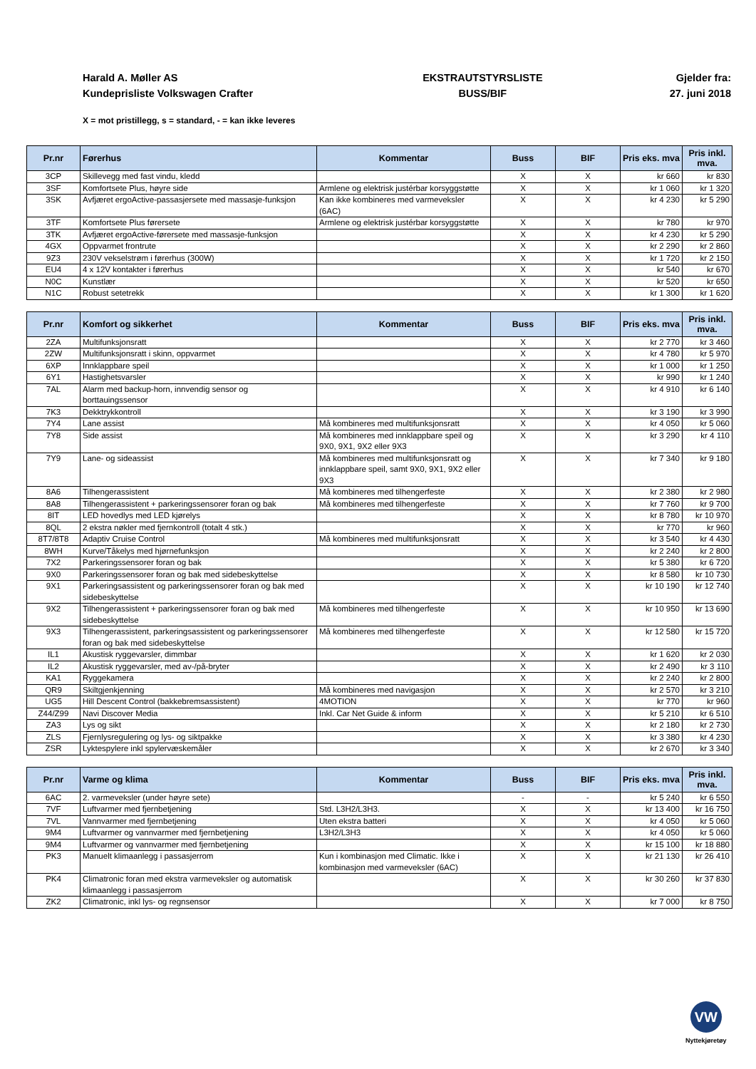Harald A. Møller AS
Kundeprisliste Volkswagen Crafter
EKSTRAUTSTYRSLISTE
BUSS/BIF
Gjelder fra:
27. juni 2018
X = mot pristillegg, s = standard, - = kan ikke leveres
| Pr.nr | Førerhus | Kommentar | Buss | BIF | Pris eks. mva | Pris inkl. mva. |
| --- | --- | --- | --- | --- | --- | --- |
| 3CP | Skillevegg med fast vindu, kledd | | X | X | kr 660 | kr 830 |
| 3SF | Komfortsete Plus, høyre side | Armlene og elektrisk justérbar korsyggstøtte | X | X | kr 1 060 | kr 1 320 |
| 3SK | Avfjæret ergoActive-passasjersete med massasje-funksjon | Kan ikke kombineres med varmeveksler (6AC) | X | X | kr 4 230 | kr 5 290 |
| 3TF | Komfortsete Plus førersete | Armlene og elektrisk justérbar korsyggstøtte | X | X | kr 780 | kr 970 |
| 3TK | Avfjæret ergoActive-førersete med massasje-funksjon | | X | X | kr 4 230 | kr 5 290 |
| 4GX | Oppvarmet frontrute | | X | X | kr 2 290 | kr 2 860 |
| 9Z3 | 230V vekselstrøm i førerhus (300W) | | X | X | kr 1 720 | kr 2 150 |
| EU4 | 4 x 12V kontakter i førerhus | | X | X | kr 540 | kr 670 |
| N0C | Kunstlær | | X | X | kr 520 | kr 650 |
| N1C | Robust setetrekk | | X | X | kr 1 300 | kr 1 620 |
| Pr.nr | Komfort og sikkerhet | Kommentar | Buss | BIF | Pris eks. mva | Pris inkl. mva. |
| --- | --- | --- | --- | --- | --- | --- |
| 2ZA | Multifunksjonsratt | | X | X | kr 2 770 | kr 3 460 |
| 2ZW | Multifunksjonsratt i skinn, oppvarmet | | X | X | kr 4 780 | kr 5 970 |
| 6XP | Innklappbare speil | | X | X | kr 1 000 | kr 1 250 |
| 6Y1 | Hastighetsvarsler | | X | X | kr 990 | kr 1 240 |
| 7AL | Alarm med backup-horn, innvendig sensor og borttauingssensor | | X | X | kr 4 910 | kr 6 140 |
| 7K3 | Dekktrykkontroll | | X | X | kr 3 190 | kr 3 990 |
| 7Y4 | Lane assist | Må kombineres med multifunksjonsratt | X | X | kr 4 050 | kr 5 060 |
| 7Y8 | Side assist | Må kombineres med innklappbare speil og 9X0, 9X1, 9X2 eller 9X3 | X | X | kr 3 290 | kr 4 110 |
| 7Y9 | Lane- og sideassist | Må kombineres med multifunksjonsratt og innklappbare speil, samt 9X0, 9X1, 9X2 eller 9X3 | X | X | kr 7 340 | kr 9 180 |
| 8A6 | Tilhengerassistent | Må kombineres med tilhengerfeste | X | X | kr 2 380 | kr 2 980 |
| 8A8 | Tilhengerassistent + parkeringssensorer foran og bak | Må kombineres med tilhengerfeste | X | X | kr 7 760 | kr 9 700 |
| 8IT | LED hovedlys med LED kjørelys | | X | X | kr 8 780 | kr 10 970 |
| 8QL | 2 ekstra nøkler med fjernkontroll (totalt 4 stk.) | | X | X | kr 770 | kr 960 |
| 8T7/8T8 | Adaptiv Cruise Control | Må kombineres med multifunksjonsratt | X | X | kr 3 540 | kr 4 430 |
| 8WH | Kurve/Tåkelys med hjørnefunksjon | | X | X | kr 2 240 | kr 2 800 |
| 7X2 | Parkeringssensorer foran og bak | | X | X | kr 5 380 | kr 6 720 |
| 9X0 | Parkeringssensorer foran og bak med sidebeskyttelse | | X | X | kr 8 580 | kr 10 730 |
| 9X1 | Parkeringsassistent og parkeringssensorer foran og bak med sidebeskyttelse | | X | X | kr 10 190 | kr 12 740 |
| 9X2 | Tilhengerassistent + parkeringssensorer foran og bak med sidebeskyttelse | Må kombineres med tilhengerfeste | X | X | kr 10 950 | kr 13 690 |
| 9X3 | Tilhengerassistent, parkeringsassistent og parkeringssensorer foran og bak med sidebeskyttelse | Må kombineres med tilhengerfeste | X | X | kr 12 580 | kr 15 720 |
| IL1 | Akustisk ryggevarsler, dimmbar | | X | X | kr 1 620 | kr 2 030 |
| IL2 | Akustisk ryggevarsler, med av-/på-bryter | | X | X | kr 2 490 | kr 3 110 |
| KA1 | Ryggekamera | | X | X | kr 2 240 | kr 2 800 |
| QR9 | Skiltgjenkjenning | Må kombineres med navigasjon | X | X | kr 2 570 | kr 3 210 |
| UG5 | Hill Descent Control (bakkebremsassistent) | 4MOTION | X | X | kr 770 | kr 960 |
| Z44/Z99 | Navi Discover Media | Inkl. Car Net Guide & inform | X | X | kr 5 210 | kr 6 510 |
| ZA3 | Lys og sikt | | X | X | kr 2 180 | kr 2 730 |
| ZLS | Fjernlysregulering og lys- og siktpakke | | X | X | kr 3 380 | kr 4 230 |
| ZSR | Lyktespylere inkl spylervæskemåler | | X | X | kr 2 670 | kr 3 340 |
| Pr.nr | Varme og klima | Kommentar | Buss | BIF | Pris eks. mva | Pris inkl. mva. |
| --- | --- | --- | --- | --- | --- | --- |
| 6AC | 2. varmeveksler (under høyre sete) | | - | - | kr 5 240 | kr 6 550 |
| 7VF | Luftvarmer med fjernbetjening | Std. L3H2/L3H3. | X | X | kr 13 400 | kr 16 750 |
| 7VL | Vannvarmer med fjernbetjening | Uten ekstra batteri | X | X | kr 4 050 | kr 5 060 |
| 9M4 | Luftvarmer og vannvarmer med fjernbetjening | L3H2/L3H3 | X | X | kr 4 050 | kr 5 060 |
| 9M4 | Luftvarmer og vannvarmer med fjernbetjening | | X | X | kr 15 100 | kr 18 880 |
| PK3 | Manuelt klimaanlegg i passasjerrom | Kun i kombinasjon med Climatic. Ikke i kombinasjon med varmeveksler (6AC) | X | X | kr 21 130 | kr 26 410 |
| PK4 | Climatronic foran med ekstra varmeveksler og automatisk klimaanlegg i passasjerrom | | X | X | kr 30 260 | kr 37 830 |
| ZK2 | Climatronic, inkl lys- og regnsensor | | X | X | kr 7 000 | kr 8 750 |
VW
Nyttekjøretøy